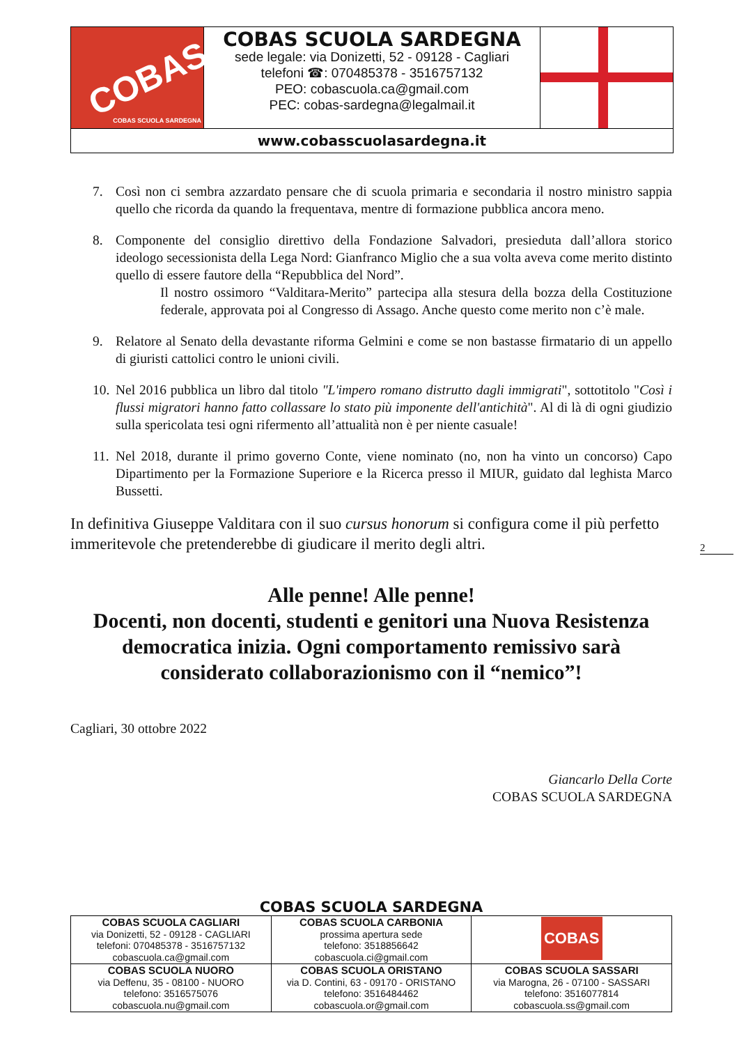COBAS
COBAS SCUOLA SARDEGNA
COBAS SCUOLA SARDEGNA
sede legale: via Donizetti, 52 - 09128 - Cagliari
telefoni ☎: 070485378 - 3516757132
PEO: cobascuola.ca@gmail.com
PEC: cobas-sardegna@legalmail.it
www.cobasscuolasardegna.it
7. Così non ci sembra azzardato pensare che di scuola primaria e secondaria il nostro ministro sappia quello che ricorda da quando la frequentava, mentre di formazione pubblica ancora meno.
8. Componente del consiglio direttivo della Fondazione Salvadori, presieduta dall’allora storico ideologo secessionista della Lega Nord: Gianfranco Miglio che a sua volta aveva come merito distinto quello di essere fautore della “Repubblica del Nord”.
Il nostro ossimoro “Valditara-Merito” partecipa alla stesura della bozza della Costituzione federale, approvata poi al Congresso di Assago. Anche questo come merito non c’è male.
9. Relatore al Senato della devastante riforma Gelmini e come se non bastasse firmatario di un appello di giuristi cattolici contro le unioni civili.
10. Nel 2016 pubblica un libro dal titolo "L'impero romano distrutto dagli immigrati", sottotitolo "Così i flussi migratori hanno fatto collassare lo stato più imponente dell'antichità". Al di là di ogni giudizio sulla spericolata tesi ogni rifermento all’attualità non è per niente casuale!
11. Nel 2018, durante il primo governo Conte, viene nominato (no, non ha vinto un concorso) Capo Dipartimento per la Formazione Superiore e la Ricerca presso il MIUR, guidato dal leghista Marco Bussetti.
In definitiva Giuseppe Valditara con il suo cursus honorum si configura come il più perfetto immeritevole che pretenderebbe di giudicare il merito degli altri.
Alle penne! Alle penne!
Docenti, non docenti, studenti e genitori una Nuova Resistenza democratica inizia. Ogni comportamento remissivo sarà considerato collaborazionismo con il “nemico”!
Cagliari, 30 ottobre 2022
Giancarlo Della Corte
COBAS SCUOLA SARDEGNA
2
COBAS SCUOLA SARDEGNA
| COBAS SCUOLA CAGLIARI via Donizetti, 52 - 09128 - CAGLIARI telefoni: 070485378 - 3516757132 cobascuola.ca@gmail.com | COBAS SCUOLA CARBONIA prossima apertura sede telefono: 3518856642 cobascuola.ci@gmail.com | COBAS |
| COBAS SCUOLA NUORO via Deffenu, 35 - 08100 - NUORO telefono: 3516575076 cobascuola.nu@gmail.com | COBAS SCUOLA ORISTANO via D. Contini, 63 - 09170 - ORISTANO telefono: 3516484462 cobascuola.or@gmail.com | COBAS SCUOLA SASSARI via Marogna, 26 - 07100 - SASSARI telefono: 3516077814 cobascuola.ss@gmail.com |